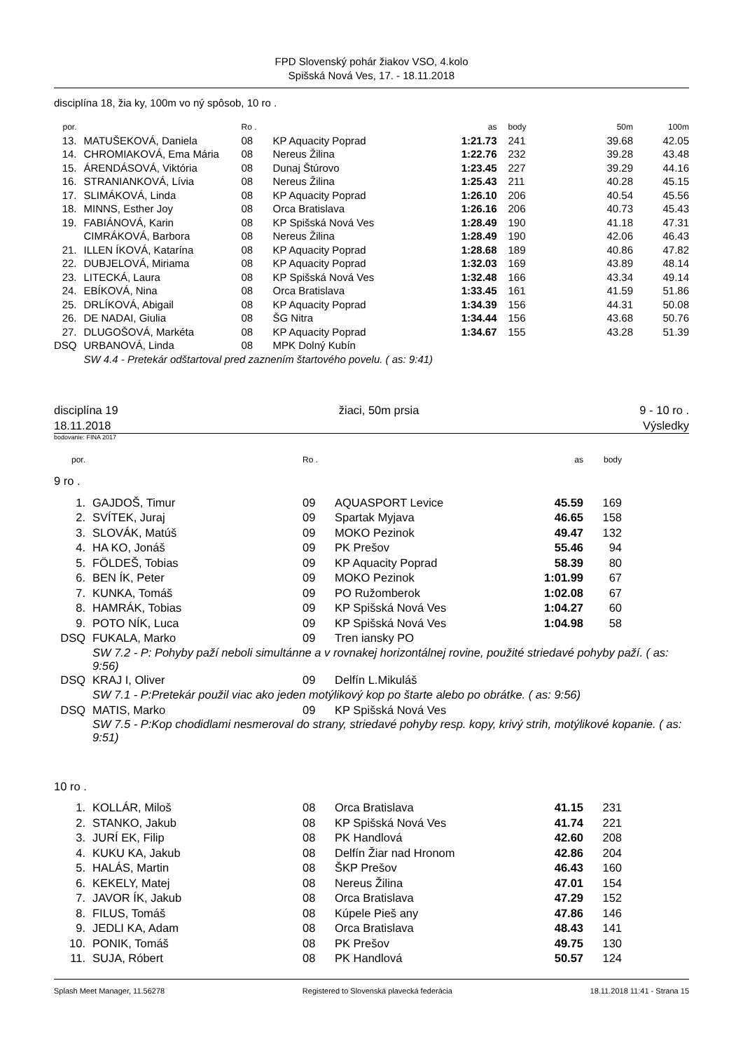FPD Slovenský pohár žiakov VSO, 4.kolo
Spišská Nová Ves, 17. - 18.11.2018
disciplína 18, žia ky, 100m vo ný spôsob, 10 ro .
| por. | | | Ro . | | as | body | 50m | 100m |
| 13. | | MATUŠEKOVÁ, Daniela | 08 | KP Aquacity Poprad | 1:21.73 | 241 | 39.68 | 42.05 |
| 14. | | CHROMIAKOVÁ, Ema Mária | 08 | Nereus Žilina | 1:22.76 | 232 | 39.28 | 43.48 |
| 15. | | ÁRENDÁSOVÁ, Viktória | 08 | Dunaj Štúrovo | 1:23.45 | 227 | 39.29 | 44.16 |
| 16. | | STRANIANKOVÁ, Lívia | 08 | Nereus Žilina | 1:25.43 | 211 | 40.28 | 45.15 |
| 17. | | SLIMÁKOVÁ, Linda | 08 | KP Aquacity Poprad | 1:26.10 | 206 | 40.54 | 45.56 |
| 18. | | MINNS, Esther Joy | 08 | Orca Bratislava | 1:26.16 | 206 | 40.73 | 45.43 |
| 19. | | FABIÁNOVÁ, Karin | 08 | KP Spišská Nová Ves | 1:28.49 | 190 | 41.18 | 47.31 |
| | | CIMRÁKOVÁ, Barbora | 08 | Nereus Žilina | 1:28.49 | 190 | 42.06 | 46.43 |
| 21. | | ILLEN ÍKOVÁ, Katarína | 08 | KP Aquacity Poprad | 1:28.68 | 189 | 40.86 | 47.82 |
| 22. | | DUBJELOVÁ, Miriama | 08 | KP Aquacity Poprad | 1:32.03 | 169 | 43.89 | 48.14 |
| 23. | | LITECKÁ, Laura | 08 | KP Spišská Nová Ves | 1:32.48 | 166 | 43.34 | 49.14 |
| 24. | | EBÍKOVÁ, Nina | 08 | Orca Bratislava | 1:33.45 | 161 | 41.59 | 51.86 |
| 25. | | DRLÍKOVÁ, Abigail | 08 | KP Aquacity Poprad | 1:34.39 | 156 | 44.31 | 50.08 |
| 26. | | DE NADAI, Giulia | 08 | ŠG Nitra | 1:34.44 | 156 | 43.68 | 50.76 |
| 27. | | DLUGOŠOVÁ, Markéta | 08 | KP Aquacity Poprad | 1:34.67 | 155 | 43.28 | 51.39 |
| DSQ | | URBANOVÁ, Linda | 08 | MPK Dolný Kubín | | | | |
| | | SW 4.4 - Pretekár odštartoval pred zaznením štartového povelu. ( as: 9:41) | | | | | | |
disciplína 19
18.11.2018
žiaci, 50m prsia 9 - 10 ro .
Výsledky
bodovanie: FINA 2017
| por. | | | Ro . | | as | body | |
| 9 ro . | | | | | | | |
| 1. | | GAJDOŠ, Timur | 09 | AQUASPORT Levice | 45.59 | 169 | |
| 2. | | SVÍTEK, Juraj | 09 | Spartak Myjava | 46.65 | 158 | |
| 3. | | SLOVÁK, Matúš | 09 | MOKO Pezinok | 49.47 | 132 | |
| 4. | | HA KO, Jonáš | 09 | PK Prešov | 55.46 | 94 | |
| 5. | | FÖLDEŠ, Tobias | 09 | KP Aquacity Poprad | 58.39 | 80 | |
| 6. | | BEN ÍK, Peter | 09 | MOKO Pezinok | 1:01.99 | 67 | |
| 7. | | KUNKA, Tomáš | 09 | PO Ružomberok | 1:02.08 | 67 | |
| 8. | | HAMRÁK, Tobias | 09 | KP Spišská Nová Ves | 1:04.27 | 60 | |
| 9. | | POTO NÍK, Luca | 09 | KP Spišská Nová Ves | 1:04.98 | 58 | |
| DSQ | | FUKALA, Marko | 09 | Tren iansky PO | | | |
| | | SW 7.2 - P: Pohyby paží neboli simultánne a v rovnakej horizontálnej rovine, použité striedavé pohyby paží. ( as: 9:56) | | | | | |
| DSQ | | KRAJ I, Oliver | 09 | Delfín L.Mikuláš | | | |
| | | SW 7.1 - P:Pretekár použil viac ako jeden motýlikový kop po štarte alebo po obrátke. ( as: 9:56) | | | | | |
| DSQ | | MATIS, Marko | 09 | KP Spišská Nová Ves | | | |
| | | SW 7.5 - P:Kop chodidlami nesmeroval do strany, striedavé pohyby resp. kopy, krivý strih, motýlikové kopanie. ( as: 9:51) | | | | | |
| 10 ro . | | | | | | | |
| 1. | | KOLLÁR, Miloš | 08 | Orca Bratislava | 41.15 | 231 | |
| 2. | | STANKO, Jakub | 08 | KP Spišská Nová Ves | 41.74 | 221 | |
| 3. | | JURÍ EK, Filip | 08 | PK Handlová | 42.60 | 208 | |
| 4. | | KUKU KA, Jakub | 08 | Delfín Žiar nad Hronom | 42.86 | 204 | |
| 5. | | HALÁS, Martin | 08 | ŠKP Prešov | 46.43 | 160 | |
| 6. | | KEKELY, Matej | 08 | Nereus Žilina | 47.01 | 154 | |
| 7. | | JAVOR ÍK, Jakub | 08 | Orca Bratislava | 47.29 | 152 | |
| 8. | | FILUS, Tomáš | 08 | Kúpele Pieš any | 47.86 | 146 | |
| 9. | | JEDLI KA, Adam | 08 | Orca Bratislava | 48.43 | 141 | |
| 10. | | PONIK, Tomáš | 08 | PK Prešov | 49.75 | 130 | |
| 11. | | SUJA, Róbert | 08 | PK Handlová | 50.57 | 124 | |
Splash Meet Manager, 11.56278 Registered to Slovenská plavecká federácia 18.11.2018 11:41 - Strana 15